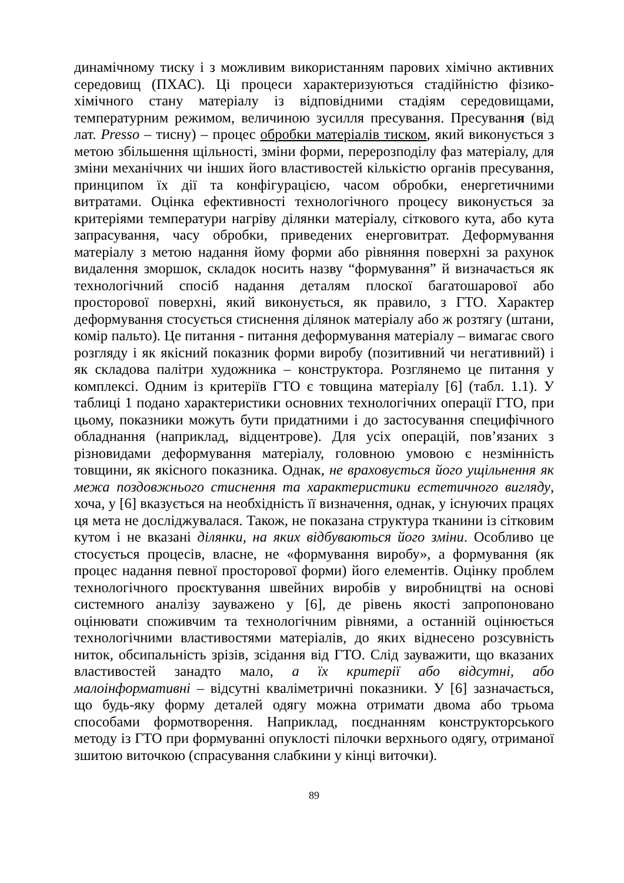динамічному тиску і з можливим використанням парових хімічно активних середовищ (ПХАС). Ці процеси характеризуються стадійністю фізико-хімічного стану матеріалу із відповідними стадіям середовищами, температурним режимом, величиною зусилля пресування. Пресування (від лат. Presso – тисну) – процес обробки матеріалів тиском, який виконується з метою збільшення щільності, зміни форми, перерозподілу фаз матеріалу, для зміни механічних чи інших його властивостей кількістю органів пресування, принципом їх дії та конфігурацією, часом обробки, енергетичними витратами. Оцінка ефективності технологічного процесу виконується за критеріями температури нагріву ділянки матеріалу, сіткового кута, або кута запрасування, часу обробки, приведених енерговитрат. Деформування матеріалу з метою надання йому форми або рівняння поверхні за рахунок видалення зморшок, складок носить назву “формування” й визначається як технологічний спосіб надання деталям плоскої багатошарової або просторової поверхні, який виконується, як правило, з ГТО. Характер деформування стосується стиснення ділянок матеріалу або ж розтягу (штани, комір пальто). Це питання - питання деформування матеріалу – вимагає свого розгляду і як якісний показник форми виробу (позитивний чи негативний) і як складова палітри художника – конструктора. Розглянемо це питання у комплексі. Одним із критеріїв ГТО є товщина матеріалу [6] (табл. 1.1). У таблиці 1 подано характеристики основних технологічних операції ГТО, при цьому, показники можуть бути придатними і до застосування специфічного обладнання (наприклад, відцентрове). Для усіх операцій, пов’язаних з різновидами деформування матеріалу, головною умовою є незмінність товщини, як якісного показника. Однак, не враховується його ущільнення як межа поздовжнього стиснення та характеристики естетичного вигляду, хоча, у [6] вказується на необхідність її визначення, однак, у існуючих працях ця мета не досліджувалася. Також, не показана структура тканини із сітковим кутом і не вказані ділянки, на яких відбуваються його зміни. Особливо це стосується процесів, власне, не «формування виробу», а формування (як процес надання певної просторової форми) його елементів. Оцінку проблем технологічного проєктування швейних виробів у виробництві на основі системного аналізу зауважено у [6], де рівень якості запропоновано оцінювати споживчим та технологічним рівнями, а останній оцінюється технологічними властивостями матеріалів, до яких віднесено розсувність ниток, обсипальність зрізів, зсідання від ГТО. Слід зауважити, що вказаних властивостей занадто мало, а їх критерії або відсутні, або малоінформативні – відсутні кваліметричні показники. У [6] зазначається, що будь-яку форму деталей одягу можна отримати двома або трьома способами формотворення. Наприклад, поєднанням конструкторського методу із ГТО при формуванні опуклості пілочки верхнього одягу, отриманої зшитою виточкою (спрасування слабкини у кінці виточки).
89